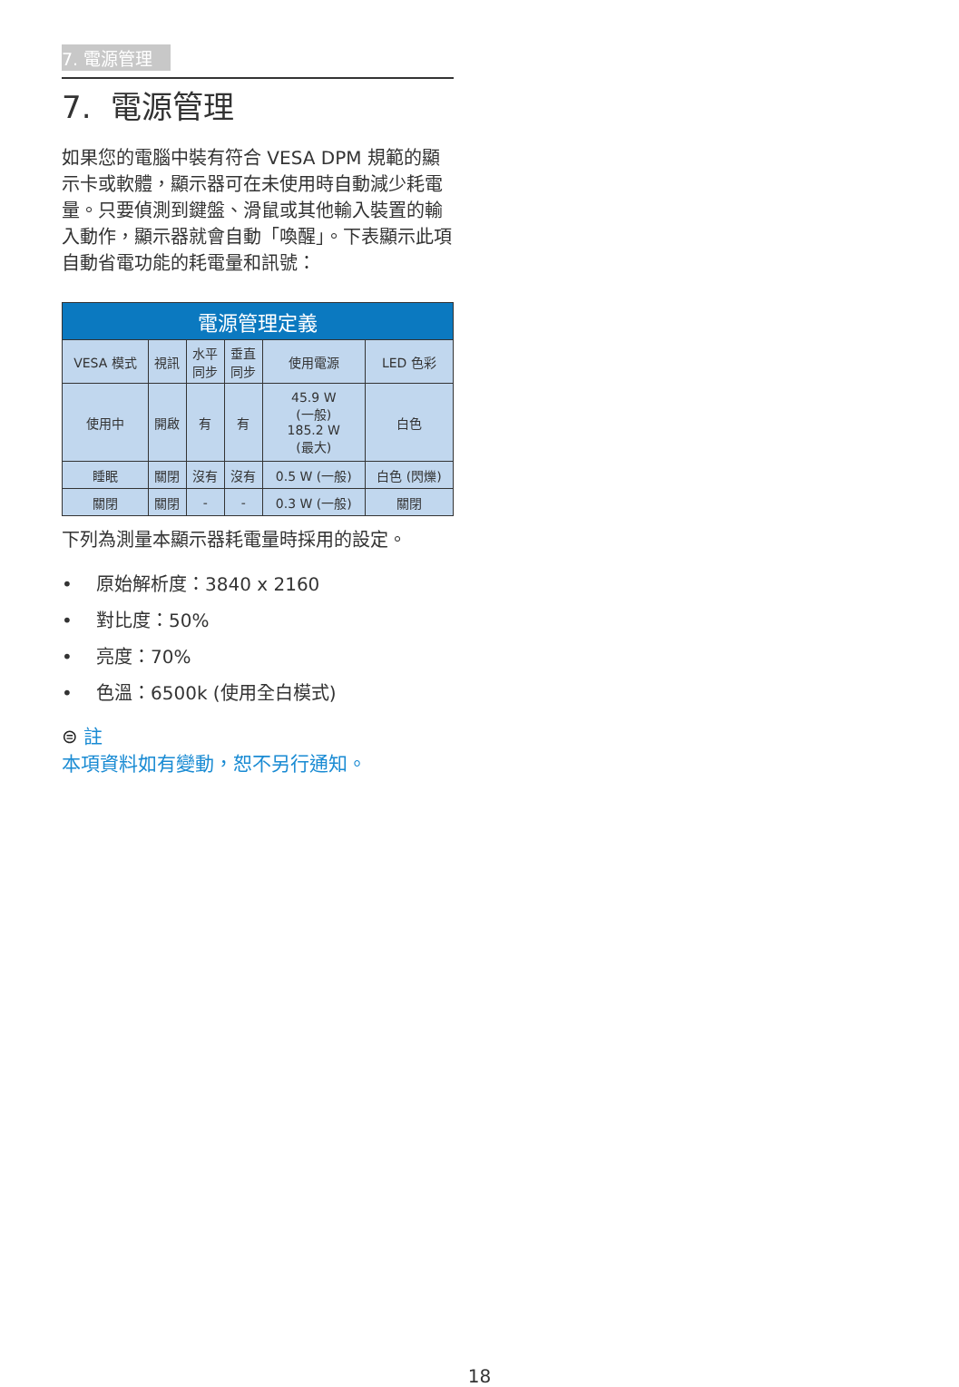7. 電源管理
7. 電源管理
如果您的電腦中裝有符合 VESA DPM 規範的顯示卡或軟體，顯示器可在未使用時自動減少耗電量。只要偵測到鍵盤、滑鼠或其他輸入裝置的輸入動作，顯示器就會自動「喚醒」。下表顯示此項自動省電功能的耗電量和訊號：
| 電源管理定義 | | | | | |
| --- | --- | --- | --- | --- | --- |
| VESA 模式 | 視訊 | 水平 同步 | 垂直 同步 | 使用電源 | LED 色彩 |
| 使用中 | 開啟 | 有 | 有 | 45.9 W (一般) 185.2 W (最大) | 白色 |
| 睡眠 | 關閉 | 沒有 | 沒有 | 0.5 W (一般) | 白色 (閃爍) |
| 關閉 | 關閉 | - | - | 0.3 W (一般) | 關閉 |
下列為測量本顯示器耗電量時採用的設定。
• 原始解析度：3840 x 2160
• 對比度：50%
• 亮度：70%
• 色溫：6500k (使用全白模式)
⊜ 註
本項資料如有變動，恕不另行通知。
18